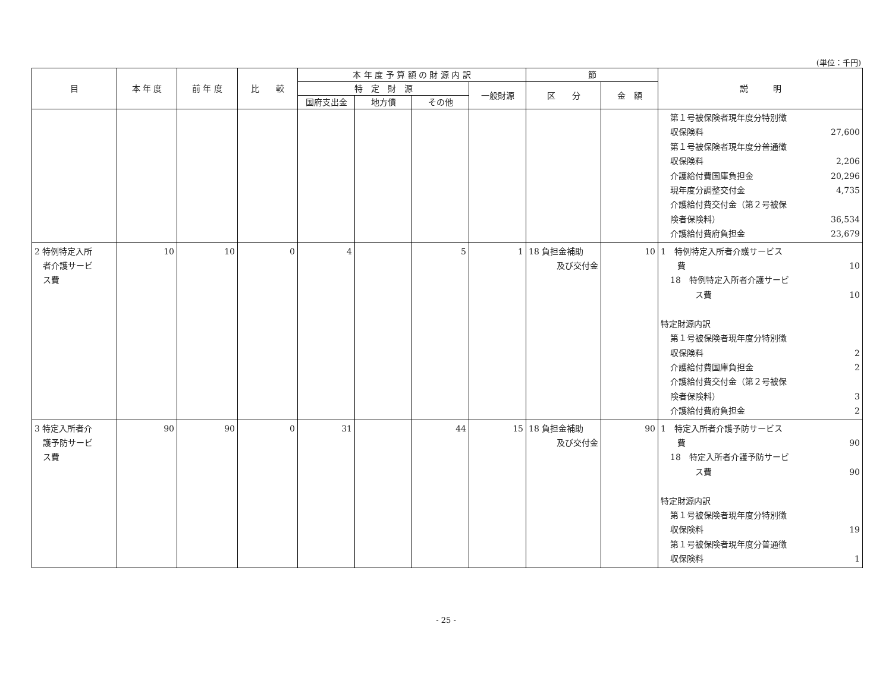(単位：千円)
| 目 | 本 年 度 | 前 年 度 | 比 較 | 本 年 度 予 算 額 の 財 源 内 訳 | | | | 節 | | 説 明 |
| --- | --- | --- | --- | --- | --- | --- | --- | --- | --- | --- |
| | | | | 特 定 財 源 | | | 一般財源 | 区 分 | 金 額 | |
| | | | | 国府支出金 | 地方債 | その他 | | | | |
| | | | | | | | | | | 第１号被保険者現年度分特別徴 収保険料 27,600 第１号被保険者現年度分普通徴 収保険料 2,206 介護給付費国庫負担金 20,296 現年度分調整交付金 4,735 介護給付費交付金（第２号被保 険者保険料） 36,534 介護給付費府負担金 23,679 |
| 2 特例特定入所 者介護サービ ス費 | 10 | 10 | 0 | 4 | | 5 | 1 | 18 負担金補助 及び交付金 | 10 | 1 特例特定入所者介護サービス 費 10 18 特例特定入所者介護サービ ス費 10 特定財源内訳 第１号被保険者現年度分特別徴 収保険料 2 介護給付費国庫負担金 2 介護給付費交付金（第２号被保 険者保険料） 3 介護給付費府負担金 2 |
| 3 特定入所者介 護予防サービ ス費 | 90 | 90 | 0 | 31 | | 44 | 15 | 18 負担金補助 及び交付金 | 90 | 1 特定入所者介護予防サービス 費 90 18 特定入所者介護予防サービ ス費 90 特定財源内訳 第１号被保険者現年度分特別徴 収保険料 19 第１号被保険者現年度分普通徴 収保険料 1 |
- 25 -